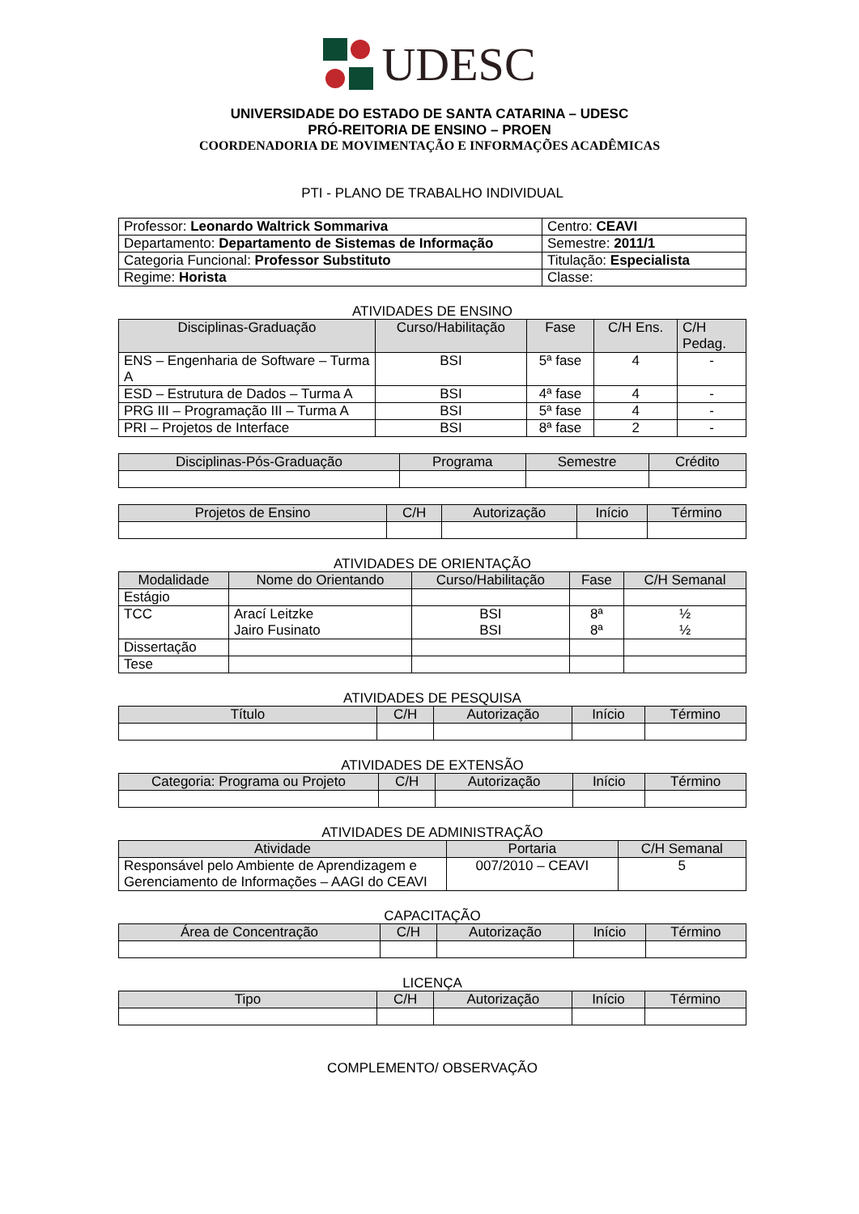UDESC
UNIVERSIDADE DO ESTADO DE SANTA CATARINA – UDESC
PRÓ-REITORIA DE ENSINO – PROEN
COORDENADORIA DE MOVIMENTAÇÃO E INFORMAÇÕES ACADÊMICAS
PTI - PLANO DE TRABALHO INDIVIDUAL
| Professor: Leonardo Waltrick Sommariva | Centro: CEAVI |
| Departamento: Departamento de Sistemas de Informação | Semestre: 2011/1 |
| Categoria Funcional: Professor Substituto | Titulação: Especialista |
| Regime: Horista | Classe: |
ATIVIDADES DE ENSINO
| Disciplinas-Graduação | Curso/Habilitação | Fase | C/H Ens. | C/H Pedag. |
| --- | --- | --- | --- | --- |
| ENS – Engenharia de Software – Turma A | BSI | 5ª fase | 4 | - |
| ESD – Estrutura de Dados – Turma A | BSI | 4ª fase | 4 | - |
| PRG III – Programação III – Turma A | BSI | 5ª fase | 4 | - |
| PRI – Projetos de Interface | BSI | 8ª fase | 2 | - |
| Disciplinas-Pós-Graduação | Programa | Semestre | Crédito |
| --- | --- | --- | --- |
| Projetos de Ensino | C/H | Autorização | Início | Término |
| --- | --- | --- | --- | --- |
ATIVIDADES DE ORIENTAÇÃO
| Modalidade | Nome do Orientando | Curso/Habilitação | Fase | C/H Semanal |
| --- | --- | --- | --- | --- |
| Estágio | | | | |
| TCC | Arací Leitzke Jairo Fusinato | BSI BSI | 8ª 8ª | ½ ½ |
| Dissertação | | | | |
| Tese | | | | |
ATIVIDADES DE PESQUISA
| Título | C/H | Autorização | Início | Término |
| --- | --- | --- | --- | --- |
ATIVIDADES DE EXTENSÃO
| Categoria: Programa ou Projeto | C/H | Autorização | Início | Término |
| --- | --- | --- | --- | --- |
ATIVIDADES DE ADMINISTRAÇÃO
| Atividade | Portaria | C/H Semanal |
| --- | --- | --- |
| Responsável pelo Ambiente de Aprendizagem e Gerenciamento de Informações – AAGI do CEAVI | 007/2010 – CEAVI | 5 |
CAPACITAÇÃO
| Área de Concentração | C/H | Autorização | Início | Término |
| --- | --- | --- | --- | --- |
LICENÇA
| Tipo | C/H | Autorização | Início | Término |
| --- | --- | --- | --- | --- |
COMPLEMENTO/ OBSERVAÇÃO